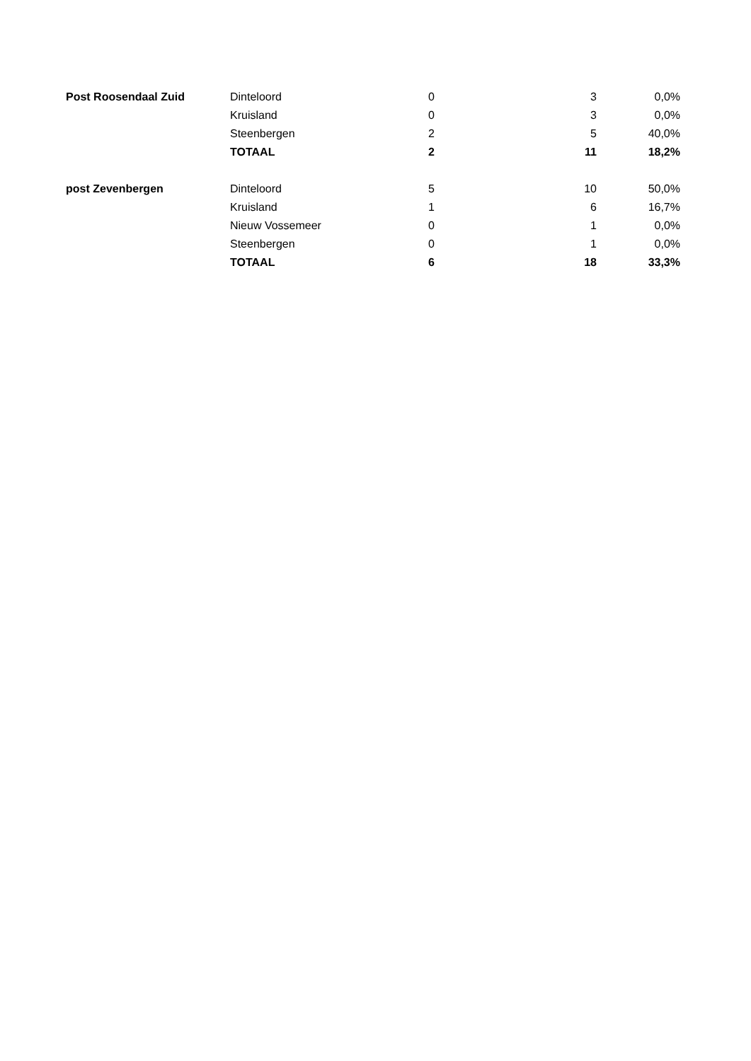| Post Roosendaal Zuid | Dinteloord | 0 | 3 | 0,0% |
| | Kruisland | 0 | 3 | 0,0% |
| | Steenbergen | 2 | 5 | 40,0% |
| | TOTAAL | 2 | 11 | 18,2% |
| post Zevenbergen | Dinteloord | 5 | 10 | 50,0% |
| | Kruisland | 1 | 6 | 16,7% |
| | Nieuw Vossemeer | 0 | 1 | 0,0% |
| | Steenbergen | 0 | 1 | 0,0% |
| | TOTAAL | 6 | 18 | 33,3% |